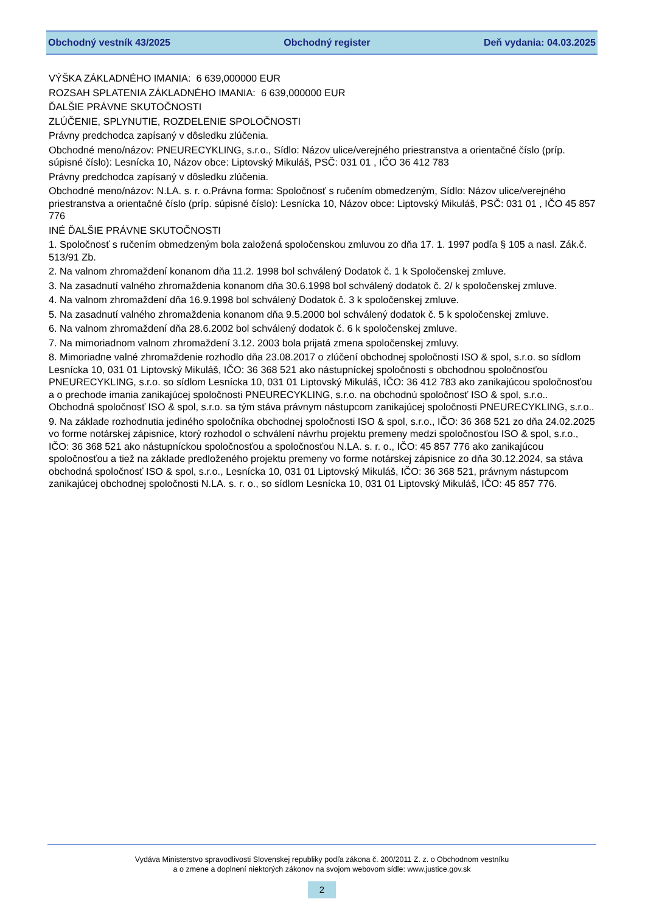Obchodný vestník 43/2025 Obchodný register Deň vydania: 04.03.2025
VÝŠKA ZÁKLADNÉHO IMANIA: 6 639,000000 EUR
ROZSAH SPLATENIA ZÁKLADNÉHO IMANIA: 6 639,000000 EUR
ĎALŠIE PRÁVNE SKUTOČNOSTI
ZLÚČENIE, SPLYNUTIE, ROZDELENIE SPOLOČNOSTI
Právny predchodca zapísaný v dôsledku zlúčenia.
Obchodné meno/názov: PNEURECYKLING, s.r.o., Sídlo: Názov ulice/verejného priestranstva a orientačné číslo (príp. súpisné číslo): Lesnícka 10, Názov obce: Liptovský Mikuláš, PSČ: 031 01 , IČO 36 412 783
Právny predchodca zapísaný v dôsledku zlúčenia.
Obchodné meno/názov: N.LA. s. r. o.Právna forma: Spoločnosť s ručením obmedzeným, Sídlo: Názov ulice/verejného priestranstva a orientačné číslo (príp. súpisné číslo): Lesnícka 10, Názov obce: Liptovský Mikuláš, PSČ: 031 01 , IČO 45 857 776
INÉ ĎALŠIE PRÁVNE SKUTOČNOSTI
1. Spoločnosť s ručením obmedzeným bola založená spoločenskou zmluvou zo dňa 17. 1. 1997 podľa § 105 a nasl. Zák.č. 513/91 Zb.
2. Na valnom zhromaždení konanom dňa 11.2. 1998 bol schválený Dodatok č. 1 k Spoločenskej zmluve.
3. Na zasadnutí valného zhromaždenia konanom dňa 30.6.1998 bol schválený dodatok č. 2/ k spoločenskej zmluve.
4. Na valnom zhromaždení dňa 16.9.1998 bol schválený Dodatok č. 3 k spoločenskej zmluve.
5. Na zasadnutí valného zhromaždenia konanom dňa 9.5.2000 bol schválený dodatok č. 5 k spoločenskej zmluve.
6. Na valnom zhromaždení dňa 28.6.2002 bol schválený dodatok č. 6 k spoločenskej zmluve.
7. Na mimoriadnom valnom zhromaždení 3.12. 2003 bola prijatá zmena spoločenskej zmluvy.
8. Mimoriadne valné zhromaždenie rozhodlo dňa 23.08.2017 o zlúčení obchodnej spoločnosti ISO & spol, s.r.o. so sídlom Lesnícka 10, 031 01 Liptovský Mikuláš, IČO: 36 368 521 ako nástupníckej spoločnosti s obchodnou spoločnosťou PNEURECYKLING, s.r.o. so sídlom Lesnícka 10, 031 01 Liptovský Mikuláš, IČO: 36 412 783 ako zanikajúcou spoločnosťou a o prechode imania zanikajúcej spoločnosti PNEURECYKLING, s.r.o. na obchodnú spoločnosť ISO & spol, s.r.o.. Obchodná spoločnosť ISO & spol, s.r.o. sa tým stáva právnym nástupcom zanikajúcej spoločnosti PNEURECYKLING, s.r.o..
9. Na základe rozhodnutia jediného spoločníka obchodnej spoločnosti ISO & spol, s.r.o., IČO: 36 368 521 zo dňa 24.02.2025 vo forme notárskej zápisnice, ktorý rozhodol o schválení návrhu projektu premeny medzi spoločnosťou ISO & spol, s.r.o., IČO: 36 368 521 ako nástupníckou spoločnosťou a spoločnosťou N.LA. s. r. o., IČO: 45 857 776 ako zanikajúcou spoločnosťou a tiež na základe predloženého projektu premeny vo forme notárskej zápisnice zo dňa 30.12.2024, sa stáva obchodná spoločnosť ISO & spol, s.r.o., Lesnícka 10, 031 01 Liptovský Mikuláš, IČO: 36 368 521, právnym nástupcom zanikajúcej obchodnej spoločnosti N.LA. s. r. o., so sídlom Lesnícka 10, 031 01 Liptovský Mikuláš, IČO: 45 857 776.
Vydáva Ministerstvo spravodlivosti Slovenskej republiky podľa zákona č. 200/2011 Z. z. o Obchodnom vestníku
a o zmene a doplnení niektorých zákonov na svojom webovom sídle: www.justice.gov.sk
2